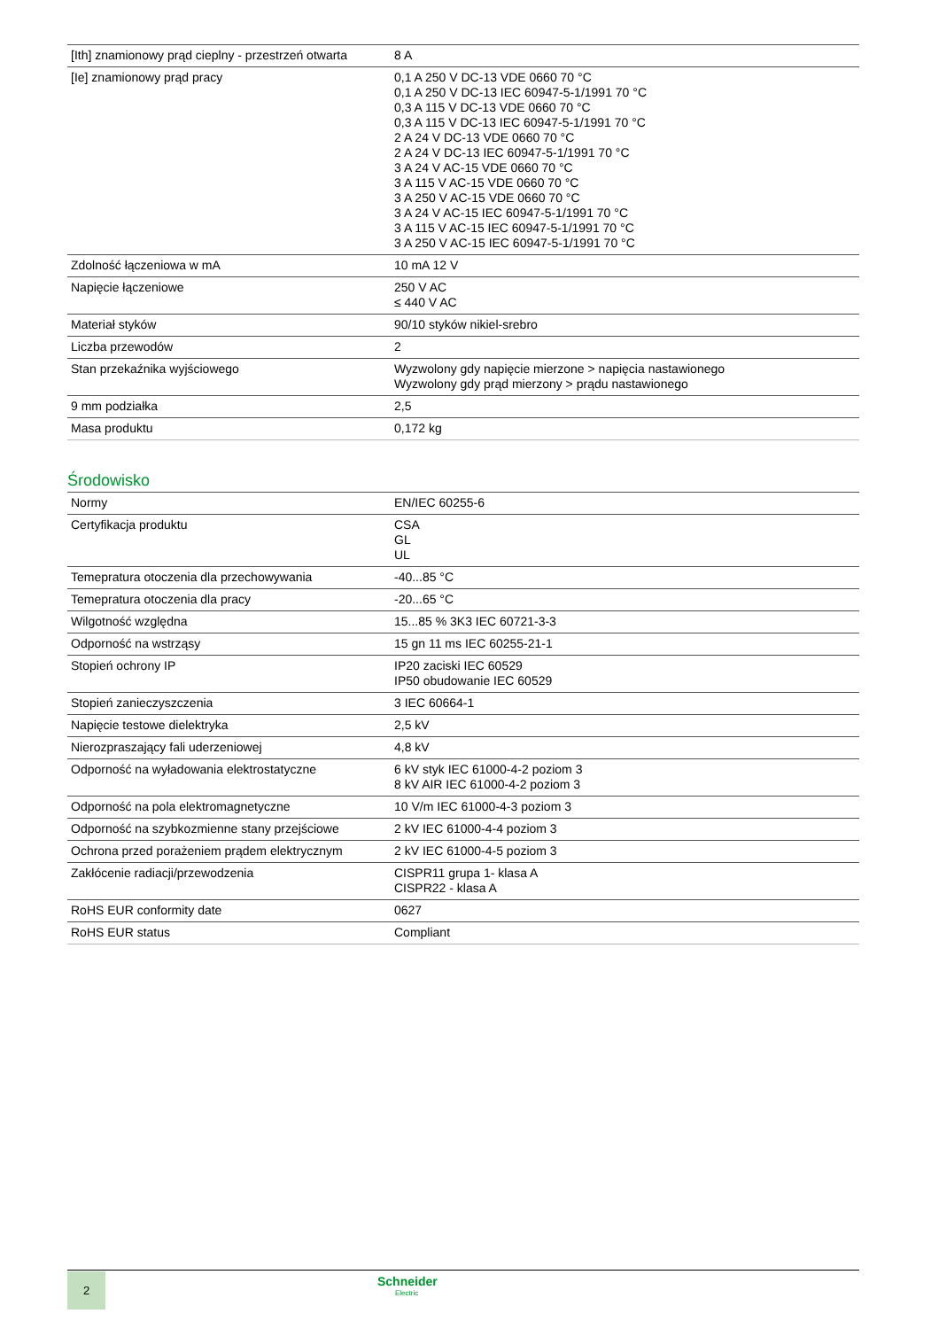| [Ith] znamionowy prąd cieplny - przestrzeń otwarta | 8 A |
| [Ie] znamionowy prąd pracy | 0,1 A 250 V DC-13 VDE 0660 70 °C 0,1 A 250 V DC-13 IEC 60947-5-1/1991 70 °C 0,3 A 115 V DC-13 VDE 0660 70 °C 0,3 A 115 V DC-13 IEC 60947-5-1/1991 70 °C 2 A 24 V DC-13 VDE 0660 70 °C 2 A 24 V DC-13 IEC 60947-5-1/1991 70 °C 3 A 24 V AC-15 VDE 0660 70 °C 3 A 115 V AC-15 VDE 0660 70 °C 3 A 250 V AC-15 VDE 0660 70 °C 3 A 24 V AC-15 IEC 60947-5-1/1991 70 °C 3 A 115 V AC-15 IEC 60947-5-1/1991 70 °C 3 A 250 V AC-15 IEC 60947-5-1/1991 70 °C |
| Zdolność łączeniowa w mA | 10 mA 12 V |
| Napięcie łączeniowe | 250 V AC ≤ 440 V AC |
| Materiał styków | 90/10 styków nikiel-srebro |
| Liczba przewodów | 2 |
| Stan przekaźnika wyjściowego | Wyzwolony gdy napięcie mierzone > napięcia nastawionego Wyzwolony gdy prąd mierzony > prądu nastawionego |
| 9 mm podziałka | 2,5 |
| Masa produktu | 0,172 kg |
Środowisko
| Normy | EN/IEC 60255-6 |
| Certyfikacja produktu | CSA GL UL |
| Temepratura otoczenia dla przechowywania | -40...85 °C |
| Temepratura otoczenia dla pracy | -20...65 °C |
| Wilgotność względna | 15...85 % 3K3 IEC 60721-3-3 |
| Odporność na wstrząsy | 15 gn 11 ms IEC 60255-21-1 |
| Stopień ochrony IP | IP20 zaciski IEC 60529 IP50 obudowanie IEC 60529 |
| Stopień zanieczyszczenia | 3 IEC 60664-1 |
| Napięcie testowe dielektryka | 2,5 kV |
| Nierozpraszający fali uderzeniowej | 4,8 kV |
| Odporność na wyładowania elektrostatyczne | 6 kV styk IEC 61000-4-2 poziom 3 8 kV AIR IEC 61000-4-2 poziom 3 |
| Odporność na pola elektromagnetyczne | 10 V/m IEC 61000-4-3 poziom 3 |
| Odporność na szybkozmienne stany przejściowe | 2 kV IEC 61000-4-4 poziom 3 |
| Ochrona przed porażeniem prądem elektrycznym | 2 kV IEC 61000-4-5 poziom 3 |
| Zakłócenie radiacji/przewodzenia | CISPR11 grupa 1- klasa A CISPR22 - klasa A |
| RoHS EUR conformity date | 0627 |
| RoHS EUR status | Compliant |
2 Schneider
Electric